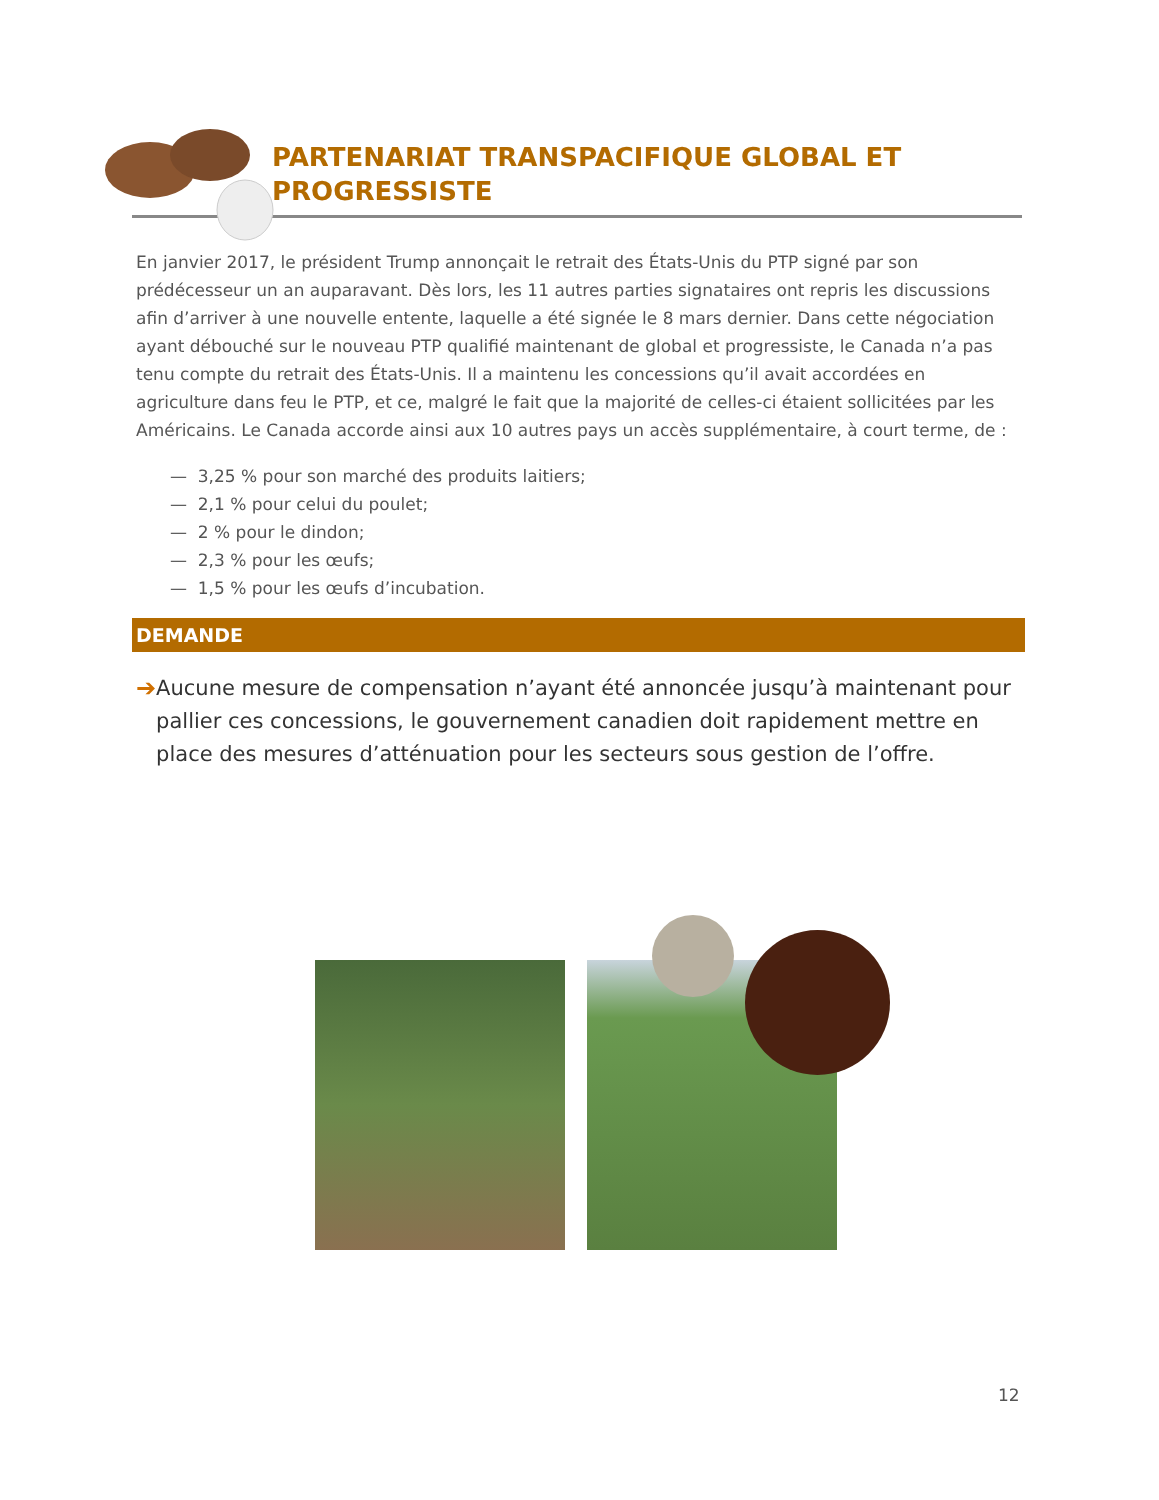PARTENARIAT TRANSPACIFIQUE GLOBAL ET
PROGRESSISTE
En janvier 2017, le président Trump annonçait le retrait des États-Unis du PTP signé par son prédécesseur un an auparavant. Dès lors, les 11 autres parties signataires ont repris les discussions afin d’arriver à une nouvelle entente, laquelle a été signée le 8 mars dernier. Dans cette négociation ayant débouché sur le nouveau PTP qualifié maintenant de global et progressiste, le Canada n’a pas tenu compte du retrait des États-Unis. Il a maintenu les concessions qu’il avait accordées en agriculture dans feu le PTP, et ce, malgré le fait que la majorité de celles-ci étaient sollicitées par les Américains. Le Canada accorde ainsi aux 10 autres pays un accès supplémentaire, à court terme, de :
— 3,25 % pour son marché des produits laitiers;
— 2,1 % pour celui du poulet;
— 2 % pour le dindon;
— 2,3 % pour les œufs;
— 1,5 % pour les œufs d’incubation.
DEMANDE
➔ Aucune mesure de compensation n’ayant été annoncée jusqu’à maintenant pour pallier ces concessions, le gouvernement canadien doit rapidement mettre en place des mesures d’atténuation pour les secteurs sous gestion de l’offre.
12